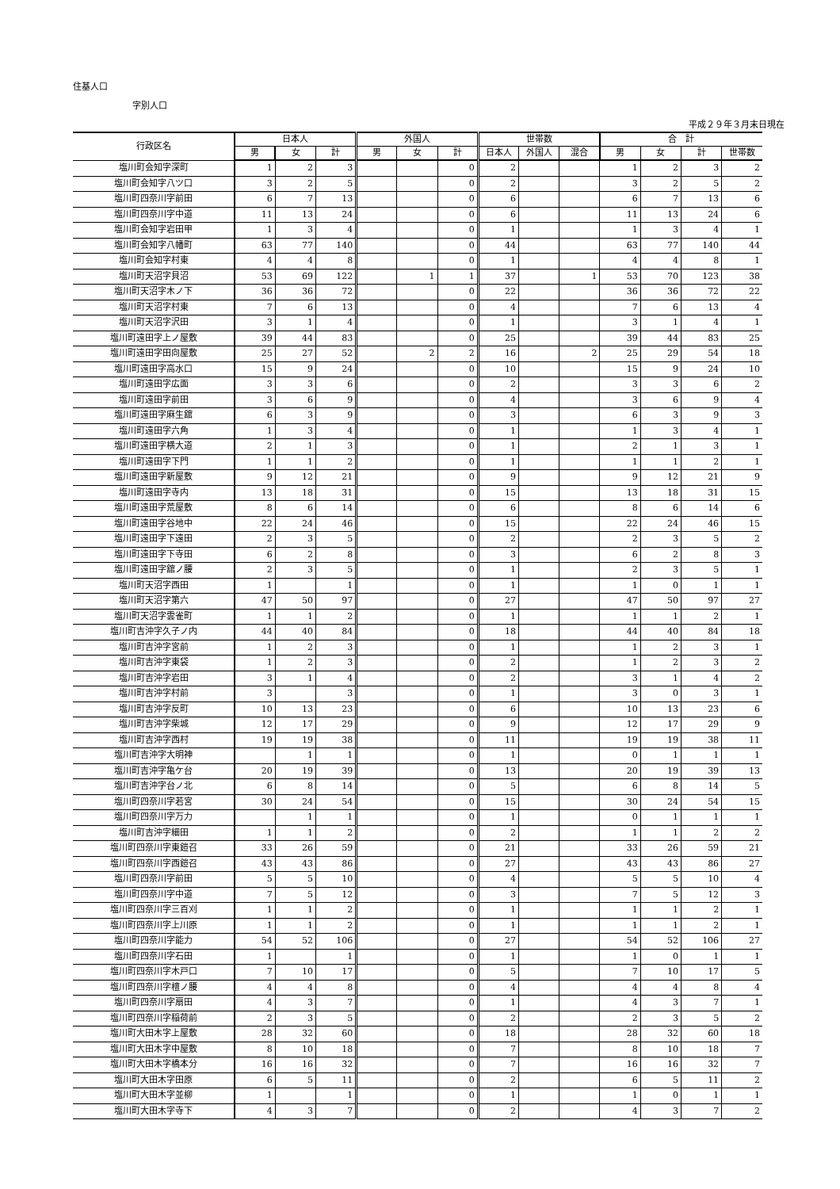住基人口
字別人口
平成２９年３月末日現在
| 行政区名 | 日本人 | | | 外国人 | | | 世帯数 | | | 合 計 | | | |
| --- | --- | --- | --- | --- | --- | --- | --- | --- | --- | --- | --- | --- | --- |
| | 男 | 女 | 計 | 男 | 女 | 計 | 日本人 | 外国人 | 混合 | 男 | 女 | 計 | 世帯数 |
| 塩川町会知字深町 | 1 | 2 | 3 | | | 0 | 2 | | | 1 | 2 | 3 | 2 |
| 塩川町会知字八ツ口 | 3 | 2 | 5 | | | 0 | 2 | | | 3 | 2 | 5 | 2 |
| 塩川町四奈川字前田 | 6 | 7 | 13 | | | 0 | 6 | | | 6 | 7 | 13 | 6 |
| 塩川町四奈川字中道 | 11 | 13 | 24 | | | 0 | 6 | | | 11 | 13 | 24 | 6 |
| 塩川町会知字岩田甲 | 1 | 3 | 4 | | | 0 | 1 | | | 1 | 3 | 4 | 1 |
| 塩川町会知字八幡町 | 63 | 77 | 140 | | | 0 | 44 | | | 63 | 77 | 140 | 44 |
| 塩川町会知字村東 | 4 | 4 | 8 | | | 0 | 1 | | | 4 | 4 | 8 | 1 |
| 塩川町天沼字貝沼 | 53 | 69 | 122 | | 1 | 1 | 37 | | 1 | 53 | 70 | 123 | 38 |
| 塩川町天沼字木ノ下 | 36 | 36 | 72 | | | 0 | 22 | | | 36 | 36 | 72 | 22 |
| 塩川町天沼字村東 | 7 | 6 | 13 | | | 0 | 4 | | | 7 | 6 | 13 | 4 |
| 塩川町天沼字沢田 | 3 | 1 | 4 | | | 0 | 1 | | | 3 | 1 | 4 | 1 |
| 塩川町遠田字上ノ屋敷 | 39 | 44 | 83 | | | 0 | 25 | | | 39 | 44 | 83 | 25 |
| 塩川町遠田字田向屋敷 | 25 | 27 | 52 | | 2 | 2 | 16 | | 2 | 25 | 29 | 54 | 18 |
| 塩川町遠田字高水口 | 15 | 9 | 24 | | | 0 | 10 | | | 15 | 9 | 24 | 10 |
| 塩川町遠田字広面 | 3 | 3 | 6 | | | 0 | 2 | | | 3 | 3 | 6 | 2 |
| 塩川町遠田字前田 | 3 | 6 | 9 | | | 0 | 4 | | | 3 | 6 | 9 | 4 |
| 塩川町遠田字麻生舘 | 6 | 3 | 9 | | | 0 | 3 | | | 6 | 3 | 9 | 3 |
| 塩川町遠田字六角 | 1 | 3 | 4 | | | 0 | 1 | | | 1 | 3 | 4 | 1 |
| 塩川町遠田字横大道 | 2 | 1 | 3 | | | 0 | 1 | | | 2 | 1 | 3 | 1 |
| 塩川町遠田字下門 | 1 | 1 | 2 | | | 0 | 1 | | | 1 | 1 | 2 | 1 |
| 塩川町遠田字新屋敷 | 9 | 12 | 21 | | | 0 | 9 | | | 9 | 12 | 21 | 9 |
| 塩川町遠田字寺内 | 13 | 18 | 31 | | | 0 | 15 | | | 13 | 18 | 31 | 15 |
| 塩川町遠田字荒屋敷 | 8 | 6 | 14 | | | 0 | 6 | | | 8 | 6 | 14 | 6 |
| 塩川町遠田字谷地中 | 22 | 24 | 46 | | | 0 | 15 | | | 22 | 24 | 46 | 15 |
| 塩川町遠田字下遠田 | 2 | 3 | 5 | | | 0 | 2 | | | 2 | 3 | 5 | 2 |
| 塩川町遠田字下寺田 | 6 | 2 | 8 | | | 0 | 3 | | | 6 | 2 | 8 | 3 |
| 塩川町遠田字舘ノ腰 | 2 | 3 | 5 | | | 0 | 1 | | | 2 | 3 | 5 | 1 |
| 塩川町天沼字西田 | 1 | | 1 | | | 0 | 1 | | | 1 | 0 | 1 | 1 |
| 塩川町天沼字第六 | 47 | 50 | 97 | | | 0 | 27 | | | 47 | 50 | 97 | 27 |
| 塩川町天沼字雲雀町 | 1 | 1 | 2 | | | 0 | 1 | | | 1 | 1 | 2 | 1 |
| 塩川町吉沖字久子ノ内 | 44 | 40 | 84 | | | 0 | 18 | | | 44 | 40 | 84 | 18 |
| 塩川町吉沖字宮前 | 1 | 2 | 3 | | | 0 | 1 | | | 1 | 2 | 3 | 1 |
| 塩川町吉沖字東袋 | 1 | 2 | 3 | | | 0 | 2 | | | 1 | 2 | 3 | 2 |
| 塩川町吉沖字岩田 | 3 | 1 | 4 | | | 0 | 2 | | | 3 | 1 | 4 | 2 |
| 塩川町吉沖字村前 | 3 | | 3 | | | 0 | 1 | | | 3 | 0 | 3 | 1 |
| 塩川町吉沖字反町 | 10 | 13 | 23 | | | 0 | 6 | | | 10 | 13 | 23 | 6 |
| 塩川町吉沖字柴城 | 12 | 17 | 29 | | | 0 | 9 | | | 12 | 17 | 29 | 9 |
| 塩川町吉沖字西村 | 19 | 19 | 38 | | | 0 | 11 | | | 19 | 19 | 38 | 11 |
| 塩川町吉沖字大明神 | | 1 | 1 | | | 0 | 1 | | | 0 | 1 | 1 | 1 |
| 塩川町吉沖字亀ケ台 | 20 | 19 | 39 | | | 0 | 13 | | | 20 | 19 | 39 | 13 |
| 塩川町吉沖字台ノ北 | 6 | 8 | 14 | | | 0 | 5 | | | 6 | 8 | 14 | 5 |
| 塩川町四奈川字若宮 | 30 | 24 | 54 | | | 0 | 15 | | | 30 | 24 | 54 | 15 |
| 塩川町四奈川字万力 | | 1 | 1 | | | 0 | 1 | | | 0 | 1 | 1 | 1 |
| 塩川町吉沖字細田 | 1 | 1 | 2 | | | 0 | 2 | | | 1 | 1 | 2 | 2 |
| 塩川町四奈川字東鎧召 | 33 | 26 | 59 | | | 0 | 21 | | | 33 | 26 | 59 | 21 |
| 塩川町四奈川字西鎧召 | 43 | 43 | 86 | | | 0 | 27 | | | 43 | 43 | 86 | 27 |
| 塩川町四奈川字前田 | 5 | 5 | 10 | | | 0 | 4 | | | 5 | 5 | 10 | 4 |
| 塩川町四奈川字中道 | 7 | 5 | 12 | | | 0 | 3 | | | 7 | 5 | 12 | 3 |
| 塩川町四奈川字三百刈 | 1 | 1 | 2 | | | 0 | 1 | | | 1 | 1 | 2 | 1 |
| 塩川町四奈川字上川原 | 1 | 1 | 2 | | | 0 | 1 | | | 1 | 1 | 2 | 1 |
| 塩川町四奈川字能力 | 54 | 52 | 106 | | | 0 | 27 | | | 54 | 52 | 106 | 27 |
| 塩川町四奈川字石田 | 1 | | 1 | | | 0 | 1 | | | 1 | 0 | 1 | 1 |
| 塩川町四奈川字木戸口 | 7 | 10 | 17 | | | 0 | 5 | | | 7 | 10 | 17 | 5 |
| 塩川町四奈川字檀ノ腰 | 4 | 4 | 8 | | | 0 | 4 | | | 4 | 4 | 8 | 4 |
| 塩川町四奈川字扇田 | 4 | 3 | 7 | | | 0 | 1 | | | 4 | 3 | 7 | 1 |
| 塩川町四奈川字稲荷前 | 2 | 3 | 5 | | | 0 | 2 | | | 2 | 3 | 5 | 2 |
| 塩川町大田木字上屋敷 | 28 | 32 | 60 | | | 0 | 18 | | | 28 | 32 | 60 | 18 |
| 塩川町大田木字中屋敷 | 8 | 10 | 18 | | | 0 | 7 | | | 8 | 10 | 18 | 7 |
| 塩川町大田木字橋本分 | 16 | 16 | 32 | | | 0 | 7 | | | 16 | 16 | 32 | 7 |
| 塩川町大田木字田原 | 6 | 5 | 11 | | | 0 | 2 | | | 6 | 5 | 11 | 2 |
| 塩川町大田木字並柳 | 1 | | 1 | | | 0 | 1 | | | 1 | 0 | 1 | 1 |
| 塩川町大田木字寺下 | 4 | 3 | 7 | | | 0 | 2 | | | 4 | 3 | 7 | 2 |